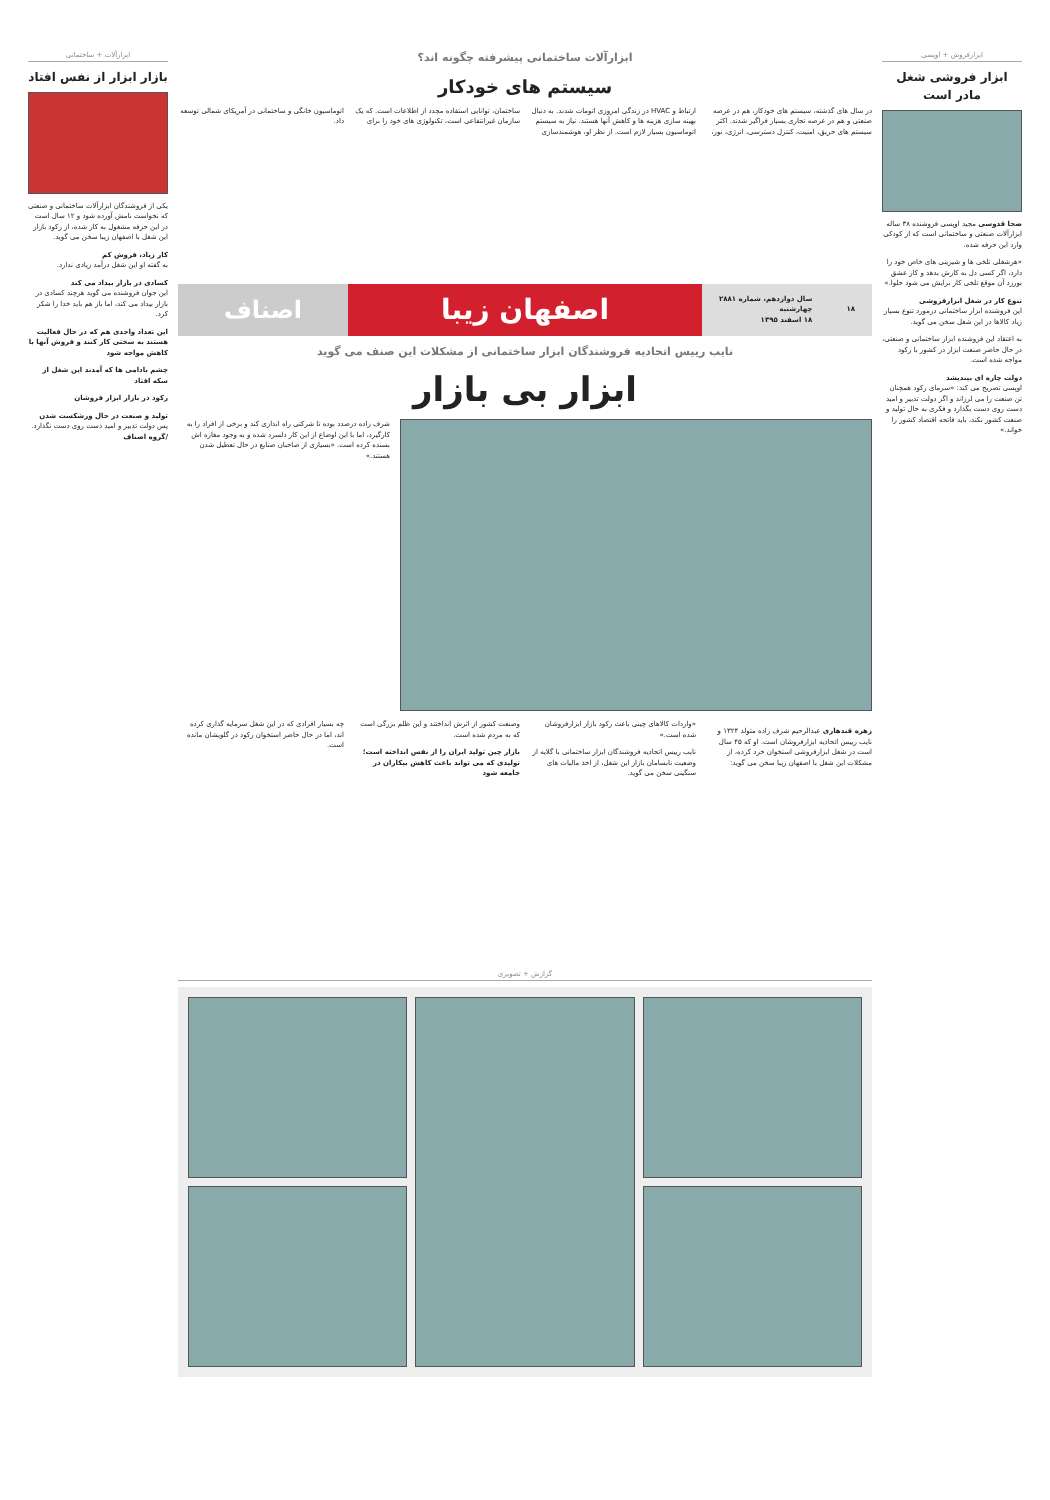ابزارفروش + اوپسی
ابزار فروشی شغل مادر است
ضحا قدوسی مجید اوپسی فروشنده ۳۸ ساله ابزارآلات صنعتی و ساختمانی است که از کودکی وارد این حرفه شده.
«هرشغلی تلخی ها و شیرینی های خاص خود را دارد، اگر کسی دل به کارش بدهد و کار عشق بورزد آن موقع تلخی کار برایش می شود حلوا.»
تنوع کار در شغل ابزارفروشی
این فروشنده ابزار ساختمانی درمورد تنوع بسیار زیاد کالاها در این شغل سخن می گوید.
به اعتقاد این فروشنده ابزار ساختمانی و صنعتی، در حال حاضر صنعت ابزار در کشور با رکود مواجه شده است.
دولت چاره ای بیندیشد
اوپسی تصریح می کند: «سرمای رکود همچنان تن صنعت را می لرزاند و اگر دولت تدبیر و امید دست روی دست بگذارد و فکری به حال تولید و صنعت کشور نکند، باید فاتحه اقتصاد کشور را خواند.»
ابزارآلات ساختمانی پیشرفته چگونه اند؟
سیستم های خودکار
در سال های گذشته، سیستم های خودکار، هم در عرصه صنعتی و هم در عرصه تجاری بسیار فراگیر شدند. اکثر سیستم های حریق، امنیت، کنترل دسترسی، انرژی، نور، ارتباط و HVAC در زندگی امروزی اتومات شدند. به دنبال بهینه سازی هزینه ها و کاهش آنها هستند. نیاز به سیستم اتوماسیون بسیار لازم است. از نظر او، هوشمندسازی ساختمان، توانایی استفاده مجدد از اطلاعات است. که یک سازمان غیرانتفاعی است، تکنولوژی های خود را برای اتوماسیون خانگی و ساختمانی در آمریکای شمالی توسعه داد.
۱۸ سال دوازدهم، شماره ۲۸۸۱
چهارشنبه
۱۸ اسفند ۱۳۹۵
اصفهان زیبا
اصناف
نایب رییس اتحادیه فروشندگان ابزار ساختمانی از مشکلات این صنف می گوید
ابزار بی بازار
شرف زاده درصدد بوده تا شرکتی راه اندازی کند و برخی از افراد را به کارگیرد، اما با این اوضاع از این کار دلسرد شده و به وجود مغازه اش بسنده کرده است. «بسیاری از صاحبان صنایع در حال تعطیل شدن هستند.»
زهره قندهاری عبدالرحیم شرف زاده متولد ۱۳۲۴ و نایب رییس اتحادیه ابزارفروشان است. او که ۴۵ سال است در شغل ابزارفروشی استخوان خرد کرده، از مشکلات این شغل با اصفهان زیبا سخن می گوید: «واردات کالاهای چینی باعث رکود بازار ابزارفروشان شده است.»
نایب رییس اتحادیه فروشندگان ابزار ساختمانی با گلایه از وضعیت نابسامان بازار این شغل، از اخذ مالیات های سنگینی سخن می گوید.
وصنعت کشور از اثرش انداختند و این ظلم بزرگی است که به مردم شده است.
بازار چین تولید ایران را از نفس انداخته است؛ تولیدی که می تواند باعث کاهش بیکاران در جامعه شود
چه بسیار افرادی که در این شغل سرمایه گذاری کرده اند، اما در حال حاضر استخوان رکود در گلویشان مانده است.
گزارش + تصویری
ابزارآلات + ساختمانی
بازار ابزار از نفس افتاد
یکی از فروشندگان ابزارآلات ساختمانی و صنعتی که نخواست نامش آورده شود و ۱۲ سال است در این حرفه مشغول به کار شده، از رکود بازار این شغل با اصفهان زیبا سخن می گوید.
کار زیاد، فروش کم
به گفته او این شغل درآمد زیادی ندارد.
کسادی در بازار بیداد می کند
این جوان فروشنده می گوید هرچند کسادی در بازار بیداد می کند، اما باز هم باید خدا را شکر کرد.
این تعداد واحدی هم که در حال فعالیت هستند به سختی کار کنند و فروش آنها با کاهش مواجه شود
چشم بادامی ها که آمدند این شغل از سکه افتاد
رکود در بازار ابزار فروشان
تولید و صنعت در حال ورشکست شدن
پس دولت تدبیر و امید دست روی دست نگذارد. /گروه اصناف